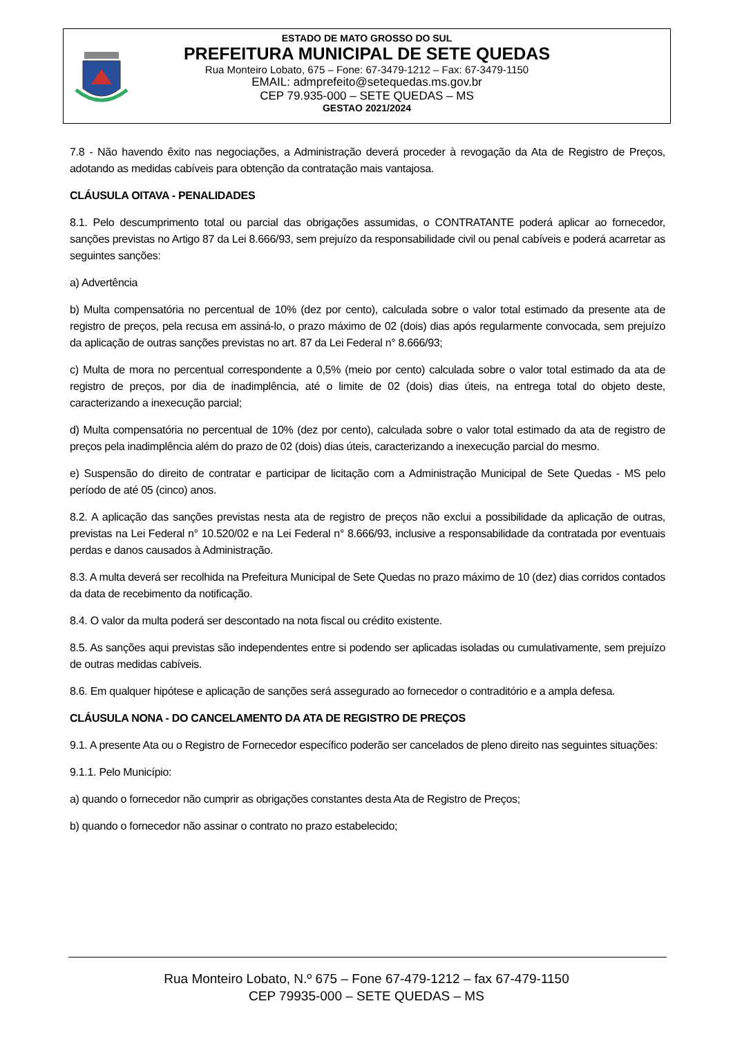ESTADO DE MATO GROSSO DO SUL
PREFEITURA MUNICIPAL DE SETE QUEDAS
Rua Monteiro Lobato, 675 – Fone: 67-3479-1212 – Fax: 67-3479-1150
EMAIL: admprefeito@setequedas.ms.gov.br
CEP 79.935-000 – SETE QUEDAS – MS
GESTAO 2021/2024
7.8 - Não havendo êxito nas negociações, a Administração deverá proceder à revogação da Ata de Registro de Preços, adotando as medidas cabíveis para obtenção da contratação mais vantajosa.
CLÁUSULA OITAVA - PENALIDADES
8.1. Pelo descumprimento total ou parcial das obrigações assumidas, o CONTRATANTE poderá aplicar ao fornecedor, sanções previstas no Artigo 87 da Lei 8.666/93, sem prejuízo da responsabilidade civil ou penal cabíveis e poderá acarretar as seguintes sanções:
a) Advertência
b) Multa compensatória no percentual de 10% (dez por cento), calculada sobre o valor total estimado da presente ata de registro de preços, pela recusa em assiná-lo, o prazo máximo de 02 (dois) dias após regularmente convocada, sem prejuízo da aplicação de outras sanções previstas no art. 87 da Lei Federal n° 8.666/93;
c) Multa de mora no percentual correspondente a 0,5% (meio por cento) calculada sobre o valor total estimado da ata de registro de preços, por dia de inadimplência, até o limite de 02 (dois) dias úteis, na entrega total do objeto deste, caracterizando a inexecução parcial;
d) Multa compensatória no percentual de 10% (dez por cento), calculada sobre o valor total estimado da ata de registro de preços pela inadimplência além do prazo de 02 (dois) dias úteis, caracterizando a inexecução parcial do mesmo.
e) Suspensão do direito de contratar e participar de licitação com a Administração Municipal de Sete Quedas - MS pelo período de até 05 (cinco) anos.
8.2. A aplicação das sanções previstas nesta ata de registro de preços não exclui a possibilidade da aplicação de outras, previstas na Lei Federal n° 10.520/02 e na Lei Federal n° 8.666/93, inclusive a responsabilidade da contratada por eventuais perdas e danos causados à Administração.
8.3. A multa deverá ser recolhida na Prefeitura Municipal de Sete Quedas no prazo máximo de 10 (dez) dias corridos contados da data de recebimento da notificação.
8.4. O valor da multa poderá ser descontado na nota fiscal ou crédito existente.
8.5. As sanções aqui previstas são independentes entre si podendo ser aplicadas isoladas ou cumulativamente, sem prejuízo de outras medidas cabíveis.
8.6. Em qualquer hipótese e aplicação de sanções será assegurado ao fornecedor o contraditório e a ampla defesa.
CLÁUSULA NONA - DO CANCELAMENTO DA ATA DE REGISTRO DE PREÇOS
9.1. A presente Ata ou o Registro de Fornecedor específico poderão ser cancelados de pleno direito nas seguintes situações:
9.1.1. Pelo Município:
a) quando o fornecedor não cumprir as obrigações constantes desta Ata de Registro de Preços;
b) quando o fornecedor não assinar o contrato no prazo estabelecido;
Rua Monteiro Lobato, N.º 675 – Fone 67-479-1212 – fax 67-479-1150
CEP 79935-000 – SETE QUEDAS – MS